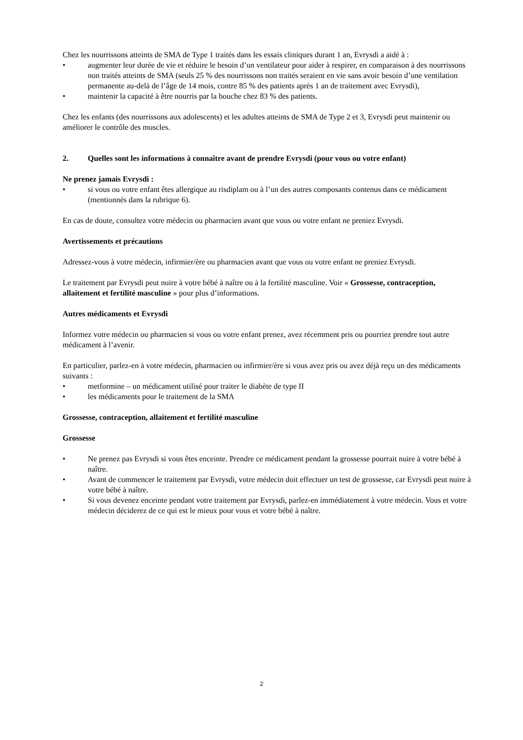Chez les nourrissons atteints de SMA de Type 1 traités dans les essais cliniques durant 1 an, Evrysdi a aidé à :
• augmenter leur durée de vie et réduire le besoin d’un ventilateur pour aider à respirer, en comparaison à des nourrissons non traités atteints de SMA (seuls 25 % des nourrissons non traités seraient en vie sans avoir besoin d’une ventilation permanente au-delà de l’âge de 14 mois, contre 85 % des patients après 1 an de traitement avec Evrysdi),
• maintenir la capacité à être nourris par la bouche chez 83 % des patients.
Chez les enfants (des nourrissons aux adolescents) et les adultes atteints de SMA de Type 2 et 3, Evrysdi peut maintenir ou améliorer le contrôle des muscles.
2. Quelles sont les informations à connaître avant de prendre Evrysdi (pour vous ou votre enfant)
Ne prenez jamais Evrysdi :
• si vous ou votre enfant êtes allergique au risdiplam ou à l’un des autres composants contenus dans ce médicament (mentionnés dans la rubrique 6).
En cas de doute, consultez votre médecin ou pharmacien avant que vous ou votre enfant ne preniez Evrysdi.
Avertissements et précautions
Adressez-vous à votre médecin, infirmier/ère ou pharmacien avant que vous ou votre enfant ne preniez Evrysdi.
Le traitement par Evrysdi peut nuire à votre bébé à naître ou à la fertilité masculine. Voir « Grossesse, contraception, allaitement et fertilité masculine » pour plus d’informations.
Autres médicaments et Evrysdi
Informez votre médecin ou pharmacien si vous ou votre enfant prenez, avez récemment pris ou pourriez prendre tout autre médicament à l’avenir.
En particulier, parlez-en à votre médecin, pharmacien ou infirmier/ère si vous avez pris ou avez déjà reçu un des médicaments suivants :
• metformine – un médicament utilisé pour traiter le diabète de type II
• les médicaments pour le traitement de la SMA
Grossesse, contraception, allaitement et fertilité masculine
Grossesse
• Ne prenez pas Evrysdi si vous êtes enceinte. Prendre ce médicament pendant la grossesse pourrait nuire à votre bébé à naître.
• Avant de commencer le traitement par Evrysdi, votre médecin doit effectuer un test de grossesse, car Evrysdi peut nuire à votre bébé à naître.
• Si vous devenez enceinte pendant votre traitement par Evrysdi, parlez-en immédiatement à votre médecin. Vous et votre médecin déciderez de ce qui est le mieux pour vous et votre bébé à naître.
2